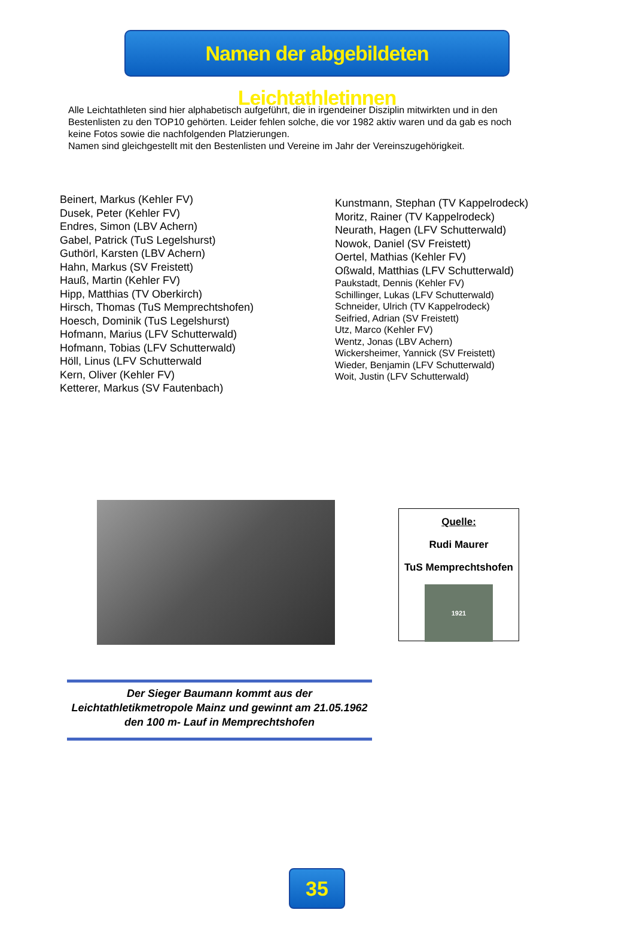Namen der abgebildeten Leichtathletinnen
Alle Leichtathleten sind hier alphabetisch aufgeführt, die in irgendeiner Disziplin mitwirkten und in den Bestenlisten zu den TOP10 gehörten. Leider fehlen solche, die vor 1982 aktiv waren und da gab es noch keine Fotos sowie die nachfolgenden Platzierungen.
Namen sind gleichgestellt mit den Bestenlisten und Vereine im Jahr der Vereinszugehörigkeit.
Beinert, Markus (Kehler FV)
Dusek, Peter (Kehler FV)
Endres, Simon (LBV Achern)
Gabel, Patrick (TuS Legelshurst)
Guthörl, Karsten (LBV Achern)
Hahn, Markus (SV Freistett)
Hauß, Martin (Kehler FV)
Hipp, Matthias (TV Oberkirch)
Hirsch, Thomas (TuS Memprechtshofen)
Hoesch, Dominik (TuS Legelshurst)
Hofmann, Marius (LFV Schutterwald)
Hofmann, Tobias (LFV Schutterwald)
Höll, Linus (LFV Schutterwald
Kern, Oliver (Kehler FV)
Ketterer, Markus (SV Fautenbach)
Kunstmann, Stephan (TV Kappelrodeck)
Moritz, Rainer (TV Kappelrodeck)
Neurath, Hagen (LFV Schutterwald)
Nowok, Daniel (SV Freistett)
Oertel, Mathias (Kehler FV)
Oßwald, Matthias (LFV Schutterwald)
Paukstadt, Dennis (Kehler FV)
Schillinger, Lukas (LFV Schutterwald)
Schneider, Ulrich (TV Kappelrodeck)
Seifried, Adrian (SV Freistett)
Utz, Marco (Kehler FV)
Wentz, Jonas (LBV Achern)
Wickersheimer, Yannick (SV Freistett)
Wieder, Benjamin (LFV Schutterwald)
Woit, Justin (LFV Schutterwald)
Quelle:
Rudi Maurer
TuS Memprechtshofen
1921
Der Sieger Baumann kommt aus der Leichtathletikmetropole Mainz und gewinnt am 21.05.1962 den 100 m- Lauf in Memprechtshofen
35